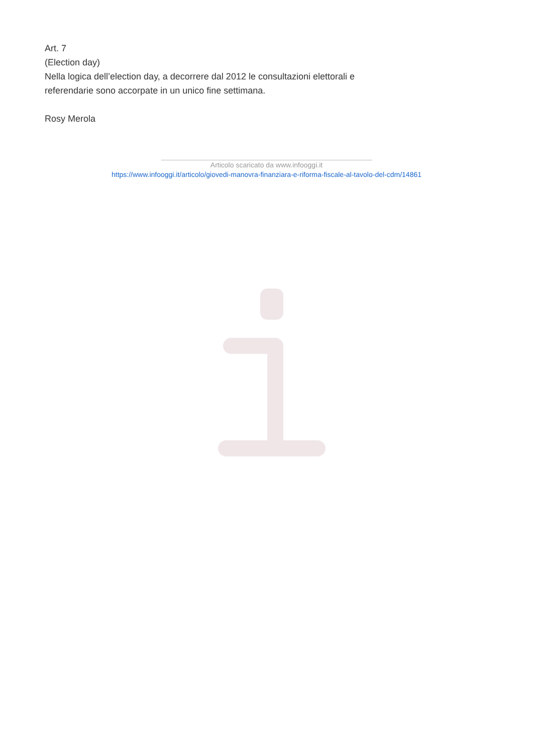Art. 7
(Election day)
Nella logica dell’election day, a decorrere dal 2012 le consultazioni elettorali e referendarie sono accorpate in un unico fine settimana.
Rosy Merola
Articolo scaricato da www.infooggi.it
https://www.infooggi.it/articolo/giovedi-manovra-finanziara-e-riforma-fiscale-al-tavolo-del-cdm/14861